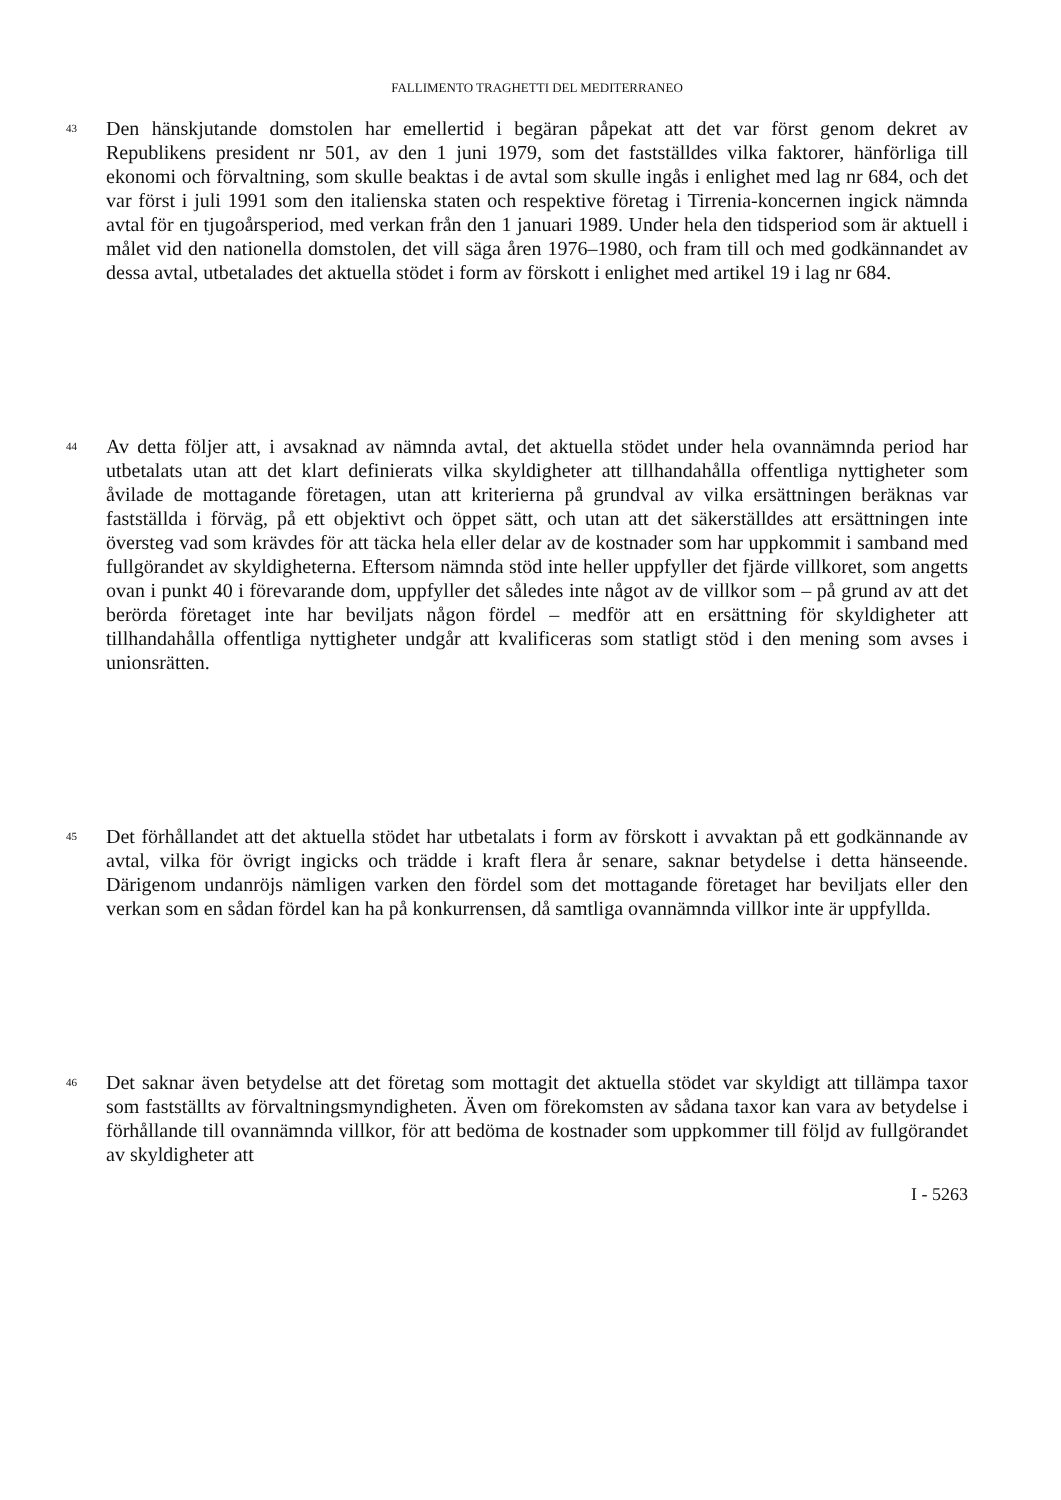FALLIMENTO TRAGHETTI DEL MEDITERRANEO
43
Den hänskjutande domstolen har emellertid i begäran påpekat att det var först genom dekret av Republikens president nr 501, av den 1 juni 1979, som det fastställdes vilka faktorer, hänförliga till ekonomi och förvaltning, som skulle beaktas i de avtal som skulle ingås i enlighet med lag nr 684, och det var först i juli 1991 som den italienska staten och respektive företag i Tirrenia-koncernen ingick nämnda avtal för en tjugoårsperiod, med verkan från den 1 januari 1989. Under hela den tidsperiod som är aktuell i målet vid den nationella domstolen, det vill säga åren 1976–1980, och fram till och med godkännandet av dessa avtal, utbetalades det aktuella stödet i form av förskott i enlighet med artikel 19 i lag nr 684.
44
Av detta följer att, i avsaknad av nämnda avtal, det aktuella stödet under hela ovannämnda period har utbetalats utan att det klart definierats vilka skyldigheter att tillhandahålla offentliga nyttigheter som åvilade de mottagande företagen, utan att kriterierna på grundval av vilka ersättningen beräknas var fastställda i förväg, på ett objektivt och öppet sätt, och utan att det säkerställdes att ersättningen inte översteg vad som krävdes för att täcka hela eller delar av de kostnader som har uppkommit i samband med fullgörandet av skyldigheterna. Eftersom nämnda stöd inte heller uppfyller det fjärde villkoret, som angetts ovan i punkt 40 i förevarande dom, uppfyller det således inte något av de villkor som – på grund av att det berörda företaget inte har beviljats någon fördel – medför att en ersättning för skyldigheter att tillhandahålla offentliga nyttigheter undgår att kvalificeras som statligt stöd i den mening som avses i unionsrätten.
45
Det förhållandet att det aktuella stödet har utbetalats i form av förskott i avvaktan på ett godkännande av avtal, vilka för övrigt ingicks och trädde i kraft flera år senare, saknar betydelse i detta hänseende. Därigenom undanröjs nämligen varken den fördel som det mottagande företaget har beviljats eller den verkan som en sådan fördel kan ha på konkurrensen, då samtliga ovannämnda villkor inte är uppfyllda.
46
Det saknar även betydelse att det företag som mottagit det aktuella stödet var skyldigt att tillämpa taxor som fastställts av förvaltningsmyndigheten. Även om förekomsten av sådana taxor kan vara av betydelse i förhållande till ovannämnda villkor, för att bedöma de kostnader som uppkommer till följd av fullgörandet av skyldigheter att
I - 5263